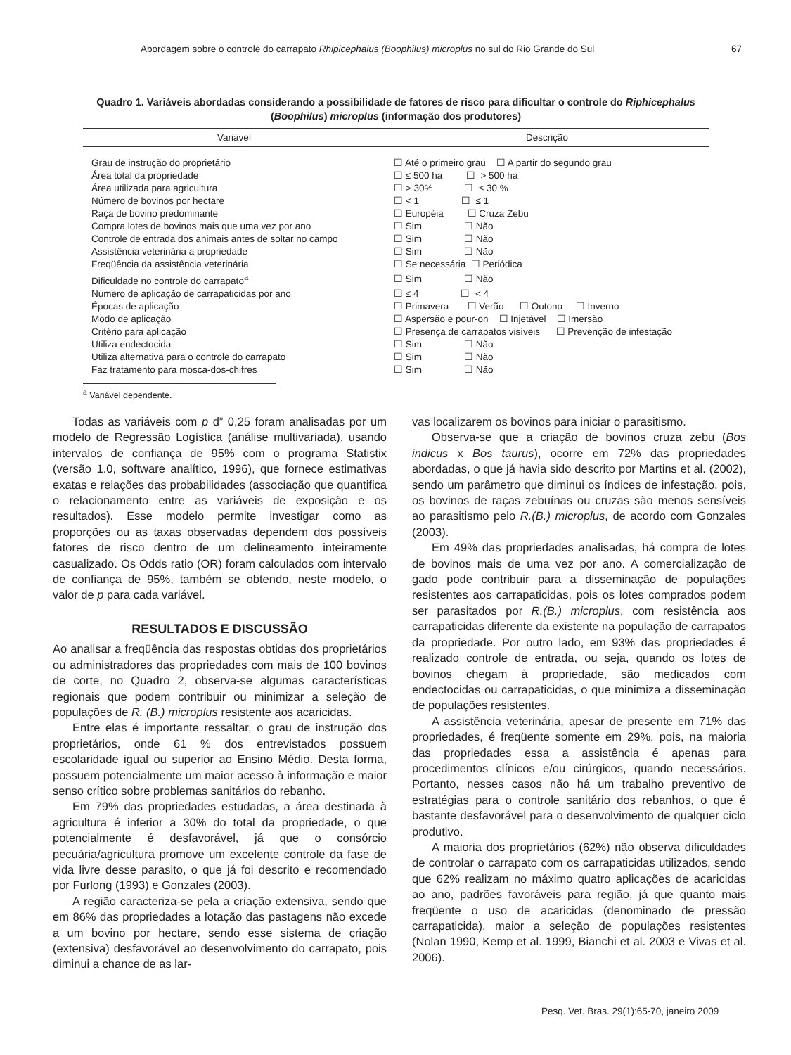Abordagem sobre o controle do carrapato Rhipicephalus (Boophilus) microplus no sul do Rio Grande do Sul 67
Quadro 1. Variáveis abordadas considerando a possibilidade de fatores de risco para dificultar o controle do Riphicephalus (Boophilus) microplus (informação dos produtores)
| Variável | Descrição |
| --- | --- |
| Grau de instrução do proprietário | ☐ Até o primeiro grau ☐ A partir do segundo grau |
| Área total da propriedade | ☐ ≤ 500 ha ☐ > 500 ha |
| Área utilizada para agricultura | ☐ > 30% ☐ ≤ 30 % |
| Número de bovinos por hectare | ☐ < 1 ☐ ≤ 1 |
| Raça de bovino predominante | ☐ Européia ☐ Cruza Zebu |
| Compra lotes de bovinos mais que uma vez por ano | ☐ Sim ☐ Não |
| Controle de entrada dos animais antes de soltar no campo | ☐ Sim ☐ Não |
| Assistência veterinária a propriedade | ☐ Sim ☐ Não |
| Freqüência da assistência veterinária | ☐ Se necessária ☐ Periódica |
| Dificuldade no controle do carrapato<sup>a</sup> | ☐ Sim ☐ Não |
| Número de aplicação de carrapaticidas por ano | ☐ ≤ 4 ☐ < 4 |
| Épocas de aplicação | ☐ Primavera ☐ Verão ☐ Outono ☐ Inverno |
| Modo de aplicação | ☐ Aspersão e pour-on ☐ Injetável ☐ Imersão |
| Critério para aplicação | ☐ Presença de carrapatos visíveis ☐ Prevenção de infestação |
| Utiliza endectocida | ☐ Sim ☐ Não |
| Utiliza alternativa para o controle do carrapato | ☐ Sim ☐ Não |
| Faz tratamento para mosca-dos-chifres | ☐ Sim ☐ Não |
<sup>a</sup> Variável dependente.
Todas as variáveis com p d” 0,25 foram analisadas por um modelo de Regressão Logística (análise multivariada), usando intervalos de confiança de 95% com o programa Statistix (versão 1.0, software analítico, 1996), que fornece estimativas exatas e relações das probabilidades (associação que quantifica o relacionamento entre as variáveis de exposição e os resultados). Esse modelo permite investigar como as proporções ou as taxas observadas dependem dos possíveis fatores de risco dentro de um delineamento inteiramente casualizado. Os Odds ratio (OR) foram calculados com intervalo de confiança de 95%, também se obtendo, neste modelo, o valor de p para cada variável.
RESULTADOS E DISCUSSÃO
Ao analisar a freqüência das respostas obtidas dos proprietários ou administradores das propriedades com mais de 100 bovinos de corte, no Quadro 2, observa-se algumas características regionais que podem contribuir ou minimizar a seleção de populações de R. (B.) microplus resistente aos acaricidas.
Entre elas é importante ressaltar, o grau de instrução dos proprietários, onde 61 % dos entrevistados possuem escolaridade igual ou superior ao Ensino Médio. Desta forma, possuem potencialmente um maior acesso à informação e maior senso crítico sobre problemas sanitários do rebanho.
Em 79% das propriedades estudadas, a área destinada à agricultura é inferior a 30% do total da propriedade, o que potencialmente é desfavorável, já que o consórcio pecuária/agricultura promove um excelente controle da fase de vida livre desse parasito, o que já foi descrito e recomendado por Furlong (1993) e Gonzales (2003).
A região caracteriza-se pela a criação extensiva, sendo que em 86% das propriedades a lotação das pastagens não excede a um bovino por hectare, sendo esse sistema de criação (extensiva) desfavorável ao desenvolvimento do carrapato, pois diminui a chance de as lar-
vas localizarem os bovinos para iniciar o parasitismo.
Observa-se que a criação de bovinos cruza zebu (Bos indicus x Bos taurus), ocorre em 72% das propriedades abordadas, o que já havia sido descrito por Martins et al. (2002), sendo um parâmetro que diminui os índices de infestação, pois, os bovinos de raças zebuínas ou cruzas são menos sensíveis ao parasitismo pelo R.(B.) microplus, de acordo com Gonzales (2003).
Em 49% das propriedades analisadas, há compra de lotes de bovinos mais de uma vez por ano. A comercialização de gado pode contribuir para a disseminação de populações resistentes aos carrapaticidas, pois os lotes comprados podem ser parasitados por R.(B.) microplus, com resistência aos carrapaticidas diferente da existente na população de carrapatos da propriedade. Por outro lado, em 93% das propriedades é realizado controle de entrada, ou seja, quando os lotes de bovinos chegam à propriedade, são medicados com endectocidas ou carrapaticidas, o que minimiza a disseminação de populações resistentes.
A assistência veterinária, apesar de presente em 71% das propriedades, é freqüente somente em 29%, pois, na maioria das propriedades essa a assistência é apenas para procedimentos clínicos e/ou cirúrgicos, quando necessários. Portanto, nesses casos não há um trabalho preventivo de estratégias para o controle sanitário dos rebanhos, o que é bastante desfavorável para o desenvolvimento de qualquer ciclo produtivo.
A maioria dos proprietários (62%) não observa dificuldades de controlar o carrapato com os carrapaticidas utilizados, sendo que 62% realizam no máximo quatro aplicações de acaricidas ao ano, padrões favoráveis para região, já que quanto mais freqüente o uso de acaricidas (denominado de pressão carrapaticida), maior a seleção de populações resistentes (Nolan 1990, Kemp et al. 1999, Bianchi et al. 2003 e Vivas et al. 2006).
Pesq. Vet. Bras. 29(1):65-70, janeiro 2009